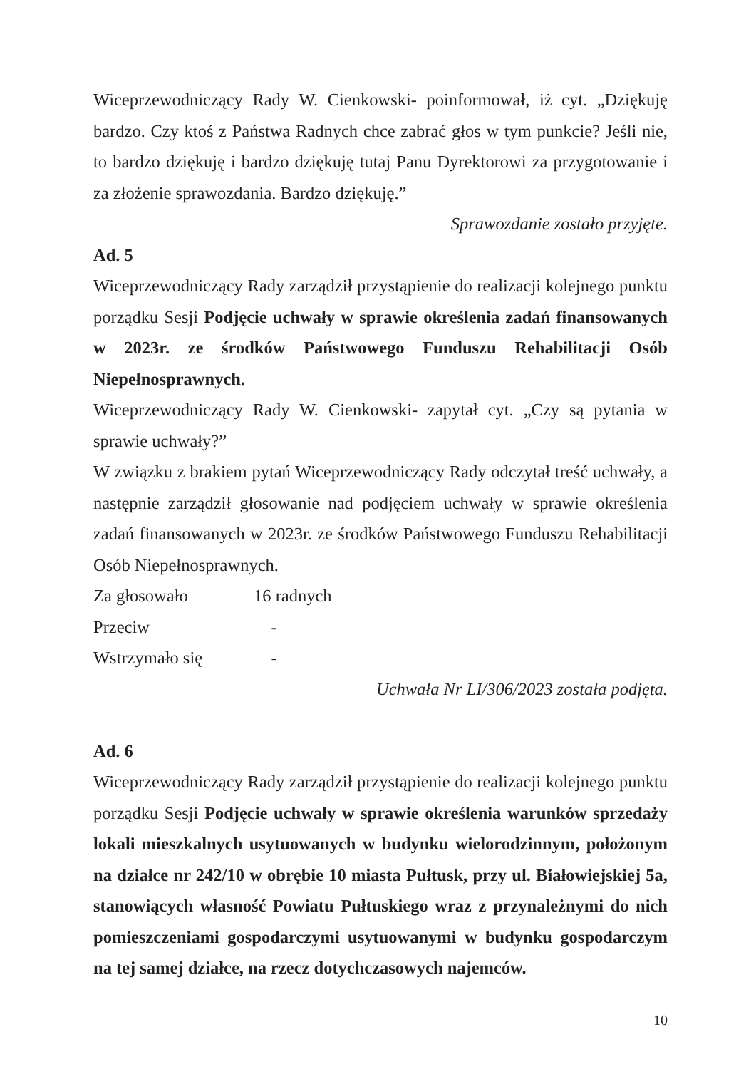Wiceprzewodniczący Rady W. Cienkowski- poinformował, iż cyt. „Dziękuję bardzo. Czy ktoś z Państwa Radnych chce zabrać głos w tym punkcie? Jeśli nie, to bardzo dziękuję i bardzo dziękuję tutaj Panu Dyrektorowi za przygotowanie i za złożenie sprawozdania. Bardzo dziękuję.”
Sprawozdanie zostało przyjęte.
Ad. 5
Wiceprzewodniczący Rady zarządził przystąpienie do realizacji kolejnego punktu porządku Sesji Podjęcie uchwały w sprawie określenia zadań finansowanych w 2023r. ze środków Państwowego Funduszu Rehabilitacji Osób Niepełnosprawnych.
Wiceprzewodniczący Rady W. Cienkowski- zapytał cyt. „Czy są pytania w sprawie uchwały?”
W związku z brakiem pytań Wiceprzewodniczący Rady odczytał treść uchwały, a następnie zarządził głosowanie nad podjęciem uchwały w sprawie określenia zadań finansowanych w 2023r. ze środków Państwowego Funduszu Rehabilitacji Osób Niepełnosprawnych.
Za głosowało 16 radnych
Przeciw -
Wstrzymało się -
Uchwała Nr LI/306/2023 została podjęta.
Ad. 6
Wiceprzewodniczący Rady zarządził przystąpienie do realizacji kolejnego punktu porządku Sesji Podjęcie uchwały w sprawie określenia warunków sprzedaży lokali mieszkalnych usytuowanych w budynku wielorodzinnym, położonym na działce nr 242/10 w obrębie 10 miasta Pułtusk, przy ul. Białowiejskiej 5a, stanowiących własność Powiatu Pułtuskiego wraz z przynależnymi do nich pomieszczeniami gospodarczymi usytuowanymi w budynku gospodarczym na tej samej działce, na rzecz dotychczasowych najemców.
10